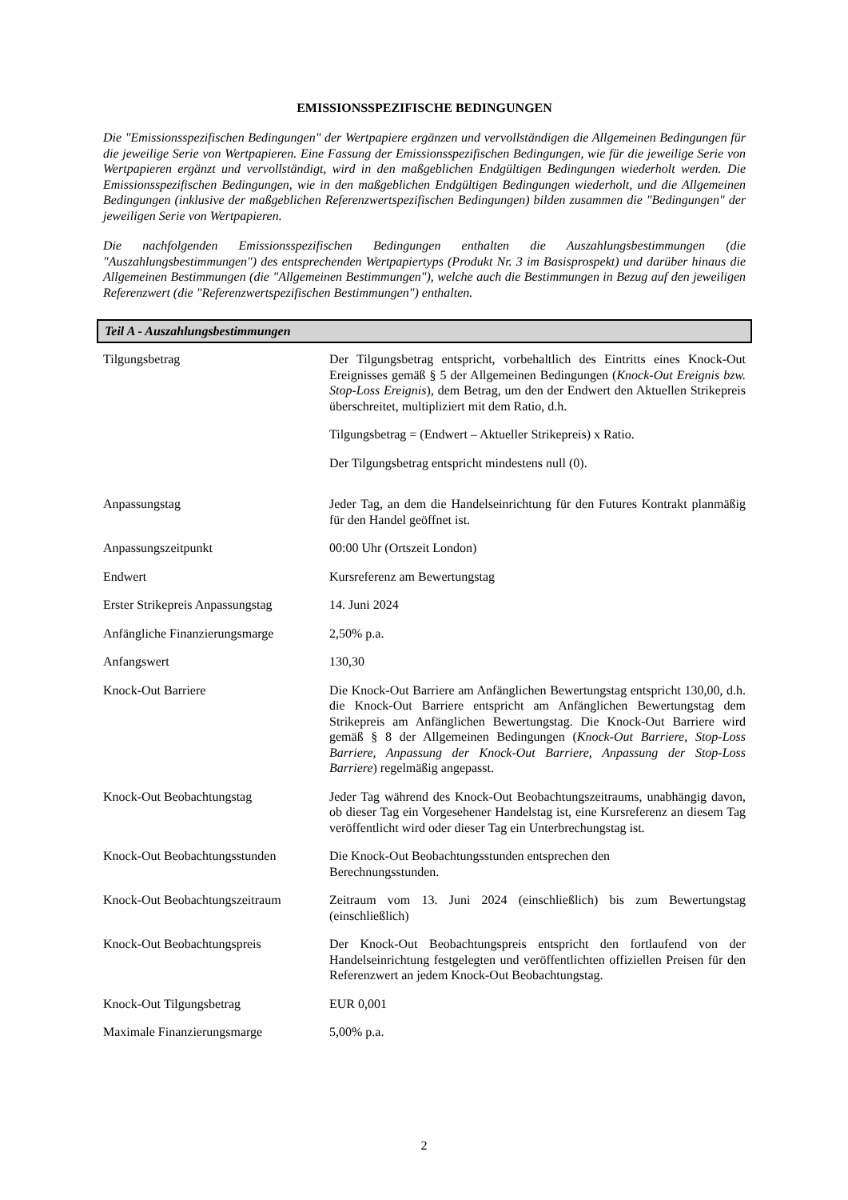EMISSIONSSPEZIFISCHE BEDINGUNGEN
Die "Emissionsspezifischen Bedingungen" der Wertpapiere ergänzen und vervollständigen die Allgemeinen Bedingungen für die jeweilige Serie von Wertpapieren. Eine Fassung der Emissionsspezifischen Bedingungen, wie für die jeweilige Serie von Wertpapieren ergänzt und vervollständigt, wird in den maßgeblichen Endgültigen Bedingungen wiederholt werden. Die Emissionsspezifischen Bedingungen, wie in den maßgeblichen Endgültigen Bedingungen wiederholt, und die Allgemeinen Bedingungen (inklusive der maßgeblichen Referenzwertspezifischen Bedingungen) bilden zusammen die "Bedingungen" der jeweiligen Serie von Wertpapieren.
Die nachfolgenden Emissionsspezifischen Bedingungen enthalten die Auszahlungsbestimmungen (die "Auszahlungsbestimmungen") des entsprechenden Wertpapiertyps (Produkt Nr. 3 im Basisprospekt) und darüber hinaus die Allgemeinen Bestimmungen (die "Allgemeinen Bestimmungen"), welche auch die Bestimmungen in Bezug auf den jeweiligen Referenzwert (die "Referenzwertspezifischen Bestimmungen") enthalten.
Teil A - Auszahlungsbestimmungen
| Tilgungsbetrag | Der Tilgungsbetrag entspricht, vorbehaltlich des Eintritts eines Knock-Out Ereignisses gemäß § 5 der Allgemeinen Bedingungen ( Knock-Out Ereignis bzw. Stop-Loss Ereignis ), dem Betrag, um den der Endwert den Aktuellen Strikepreis überschreitet, multipliziert mit dem Ratio, d.h. Tilgungsbetrag = (Endwert – Aktueller Strikepreis) x Ratio. Der Tilgungsbetrag entspricht mindestens null (0). |
| Anpassungstag | Jeder Tag, an dem die Handelseinrichtung für den Futures Kontrakt planmäßig für den Handel geöffnet ist. |
| Anpassungszeitpunkt | 00:00 Uhr (Ortszeit London) |
| Endwert | Kursreferenz am Bewertungstag |
| Erster Strikepreis Anpassungstag | 14. Juni 2024 |
| Anfängliche Finanzierungsmarge | 2,50% p.a. |
| Anfangswert | 130,30 |
| Knock-Out Barriere | Die Knock-Out Barriere am Anfänglichen Bewertungstag entspricht 130,00, d.h. die Knock-Out Barriere entspricht am Anfänglichen Bewertungstag dem Strikepreis am Anfänglichen Bewertungstag. Die Knock-Out Barriere wird gemäß § 8 der Allgemeinen Bedingungen ( Knock-Out Barriere, Stop-Loss Barriere, Anpassung der Knock-Out Barriere, Anpassung der Stop-Loss Barriere ) regelmäßig angepasst. |
| Knock-Out Beobachtungstag | Jeder Tag während des Knock-Out Beobachtungszeitraums, unabhängig davon, ob dieser Tag ein Vorgesehener Handelstag ist, eine Kursreferenz an diesem Tag veröffentlicht wird oder dieser Tag ein Unterbrechungstag ist. |
| Knock-Out Beobachtungsstunden | Die Knock-Out Beobachtungsstunden entsprechen den Berechnungsstunden. |
| Knock-Out Beobachtungszeitraum | Zeitraum vom 13. Juni 2024 (einschließlich) bis zum Bewertungstag (einschließlich) |
| Knock-Out Beobachtungspreis | Der Knock-Out Beobachtungspreis entspricht den fortlaufend von der Handelseinrichtung festgelegten und veröffentlichten offiziellen Preisen für den Referenzwert an jedem Knock-Out Beobachtungstag. |
| Knock-Out Tilgungsbetrag | EUR 0,001 |
| Maximale Finanzierungsmarge | 5,00% p.a. |
2